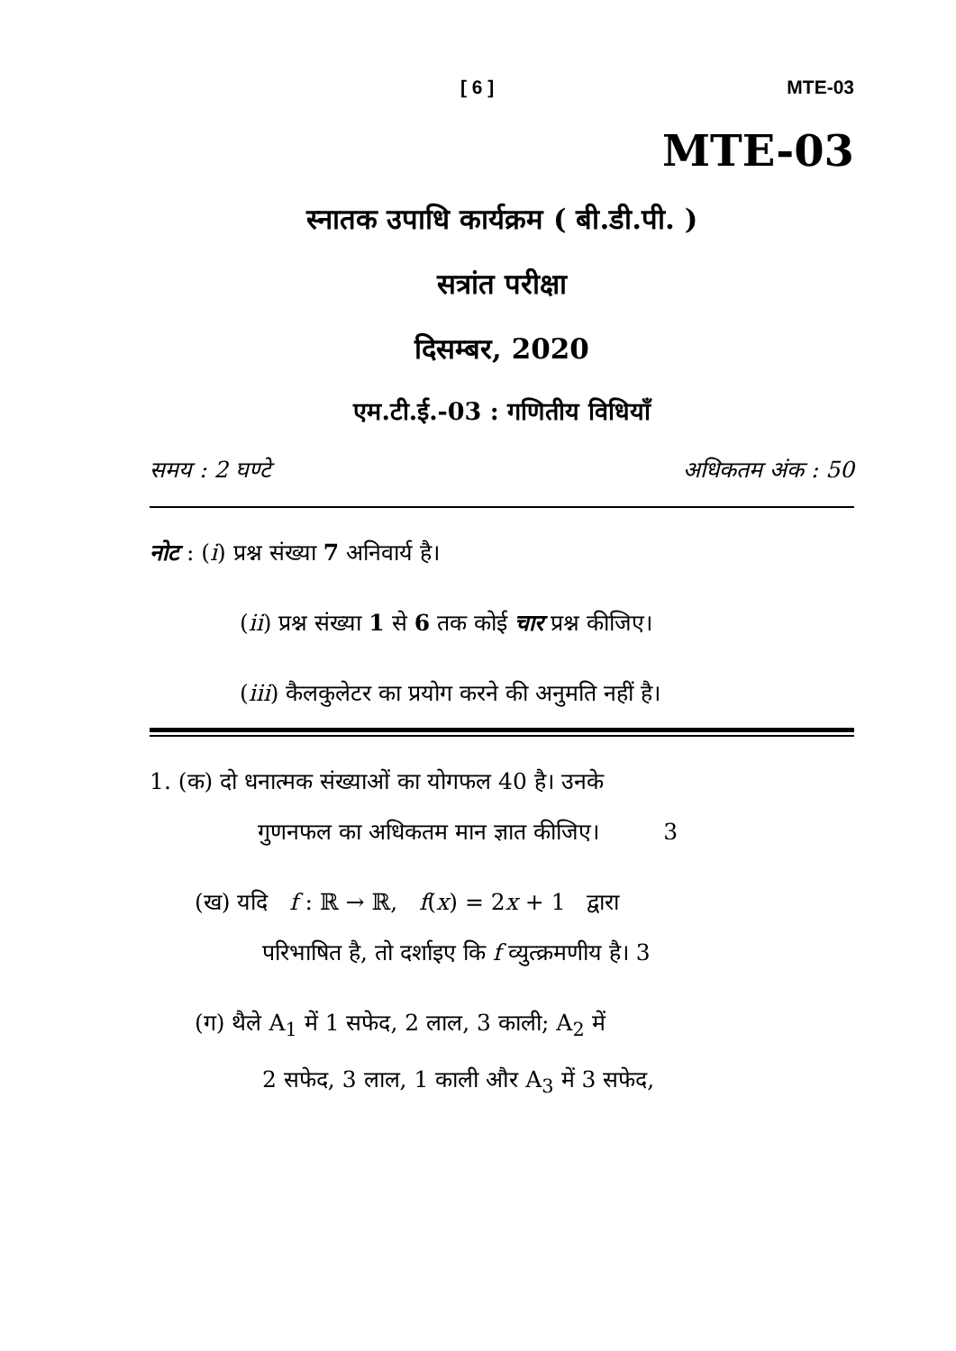[ 6 ] MTE-03
MTE-03
स्नातक उपाधि कार्यक्रम ( बी.डी.पी. )
सत्रांत परीक्षा
दिसम्बर, 2020
एम.टी.ई.-03 : गणितीय विधियाँ
समय : 2 घण्टे अधिकतम अंक : 50
नोट : (i) प्रश्न संख्या 7 अनिवार्य है।
(ii) प्रश्न संख्या 1 से 6 तक कोई चार प्रश्न कीजिए।
(iii) कैलकुलेटर का प्रयोग करने की अनुमति नहीं है।
1. (क) दो धनात्मक संख्याओं का योगफल 40 है। उनके
गुणनफल का अधिकतम मान ज्ञात कीजिए। 3
(ख) यदि f : ℝ → ℝ, f(x) = 2x + 1 द्वारा
परिभाषित है, तो दर्शाइए कि f व्युत्क्रमणीय है। 3
(ग) थैले A<sub>1</sub> में 1 सफेद, 2 लाल, 3 काली; A<sub>2</sub> में
2 सफेद, 3 लाल, 1 काली और A<sub>3</sub> में 3 सफेद,